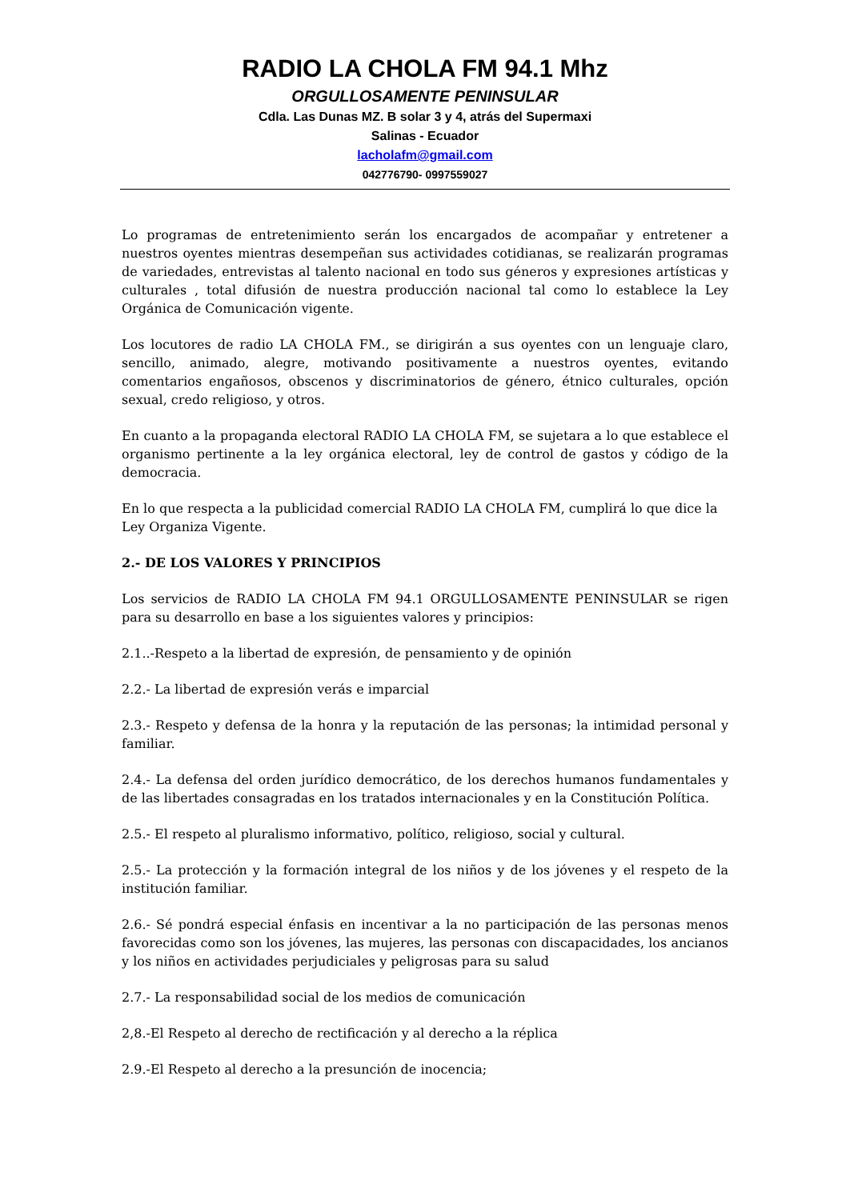RADIO LA CHOLA FM 94.1 Mhz
ORGULLOSAMENTE PENINSULAR
Cdla. Las Dunas MZ. B solar 3 y 4, atrás del Supermaxi
Salinas - Ecuador
lacholafm@gmail.com
042776790- 0997559027
Lo programas de entretenimiento serán los encargados de acompañar y entretener a nuestros oyentes mientras desempeñan sus actividades cotidianas, se realizarán programas de variedades, entrevistas al talento nacional en todo sus géneros y expresiones artísticas y culturales , total difusión de nuestra producción nacional tal como lo establece la Ley Orgánica de Comunicación vigente.
Los locutores de radio LA CHOLA FM., se dirigirán a sus oyentes con un lenguaje claro, sencillo, animado, alegre, motivando positivamente a nuestros oyentes, evitando comentarios engañosos, obscenos y discriminatorios de género, étnico culturales, opción sexual, credo religioso, y otros.
En cuanto a la propaganda electoral RADIO LA CHOLA FM, se sujetara a lo que establece el organismo pertinente a la ley orgánica electoral, ley de control de gastos y código de la democracia.
En lo que respecta a la publicidad comercial RADIO LA CHOLA FM, cumplirá lo que dice la Ley Organiza Vigente.
2.- DE LOS VALORES Y PRINCIPIOS
Los servicios de RADIO LA CHOLA FM 94.1 ORGULLOSAMENTE PENINSULAR se rigen para su desarrollo en base a los siguientes valores y principios:
2.1..-Respeto a la libertad de expresión, de pensamiento y de opinión
2.2.- La libertad de expresión verás e imparcial
2.3.- Respeto y defensa de la honra y la reputación de las personas; la intimidad personal y familiar.
2.4.- La defensa del orden jurídico democrático, de los derechos humanos fundamentales y de las libertades consagradas en los tratados internacionales y en la Constitución Política.
2.5.- El respeto al pluralismo informativo, político, religioso, social y cultural.
2.5.- La protección y la formación integral de los niños y de los jóvenes y el respeto de la institución familiar.
2.6.- Sé pondrá especial énfasis en incentivar a la no participación de las personas menos favorecidas como son los jóvenes, las mujeres, las personas con discapacidades, los ancianos y los niños en actividades perjudiciales y peligrosas para su salud
2.7.- La responsabilidad social de los medios de comunicación
2,8.-El Respeto al derecho de rectificación y al derecho a la réplica
2.9.-El Respeto al derecho a la presunción de inocencia;